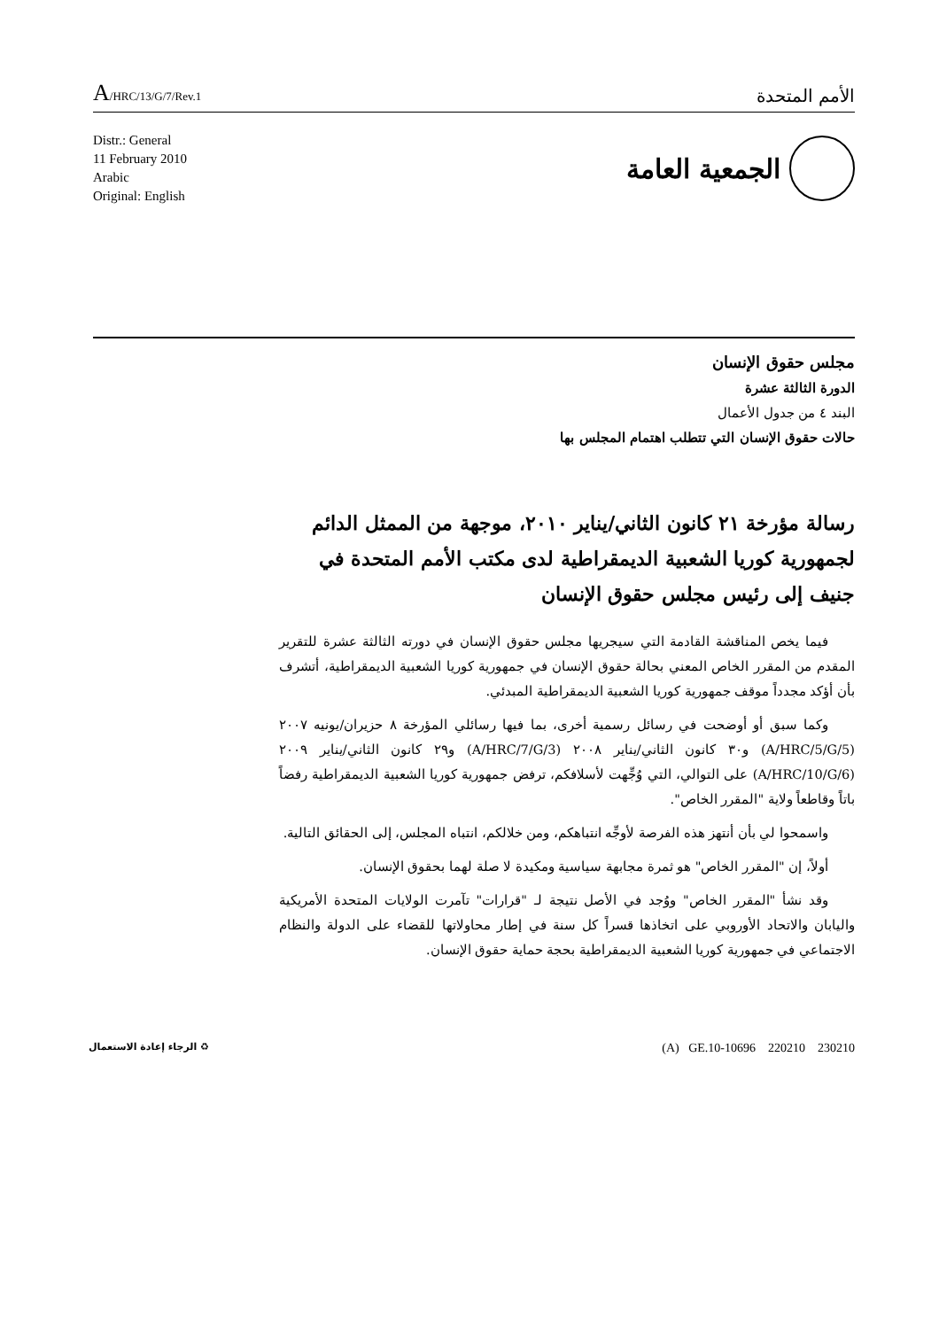A/HRC/13/G/7/Rev.1
الأمم المتحدة
Distr.: General
11 February 2010
Arabic
Original: English
الجمعية العامة
مجلس حقوق الإنسان
الدورة الثالثة عشرة
البند ٤ من جدول الأعمال
حالات حقوق الإنسان التي تتطلب اهتمام المجلس بها
رسالة مؤرخة ٢١ كانون الثاني/يناير ٢٠١٠، موجهة من الممثل الدائم لجمهورية كوريا الشعبية الديمقراطية لدى مكتب الأمم المتحدة في جنيف إلى رئيس مجلس حقوق الإنسان
فيما يخص المناقشة القادمة التي سيجريها مجلس حقوق الإنسان في دورته الثالثة عشرة للتقرير المقدم من المقرر الخاص المعني بحالة حقوق الإنسان في جمهورية كوريا الشعبية الديمقراطية، أتشرف بأن أؤكد مجدداً موقف جمهورية كوريا الشعبية الديمقراطية المبدئي.
وكما سبق أو أوضحت في رسائل رسمية أخرى، بما فيها رسائلي المؤرخة ٨ حزيران/يونيه ٢٠٠٧ (A/HRC/5/G/5) و٣٠ كانون الثاني/يناير ٢٠٠٨ (A/HRC/7/G/3) و٢٩ كانون الثاني/يناير ٢٠٠٩ (A/HRC/10/G/6) على التوالي، التي وُجِّهت لأسلافكم، ترفض جمهورية كوريا الشعبية الديمقراطية رفضاً باتاً وقاطعاً ولاية "المقرر الخاص".
واسمحوا لي بأن أنتهز هذه الفرصة لأوجِّه انتباهكم، ومن خلالكم، انتباه المجلس، إلى الحقائق التالية.
أولاً، إن "المقرر الخاص" هو ثمرة مجابهة سياسية ومكيدة لا صلة لهما بحقوق الإنسان.
وقد نشأ "المقرر الخاص" ووُجد في الأصل نتيجة لـ "قرارات" تآمرت الولايات المتحدة الأمريكية واليابان والاتحاد الأوروبي على اتخاذها قسراً كل سنة في إطار محاولاتها للقضاء على الدولة والنظام الاجتماعي في جمهورية كوريا الشعبية الديمقراطية بحجة حماية حقوق الإنسان.
♻ الرجاء إعادة الاستعمال
(A) GE.10-10696 220210 230210